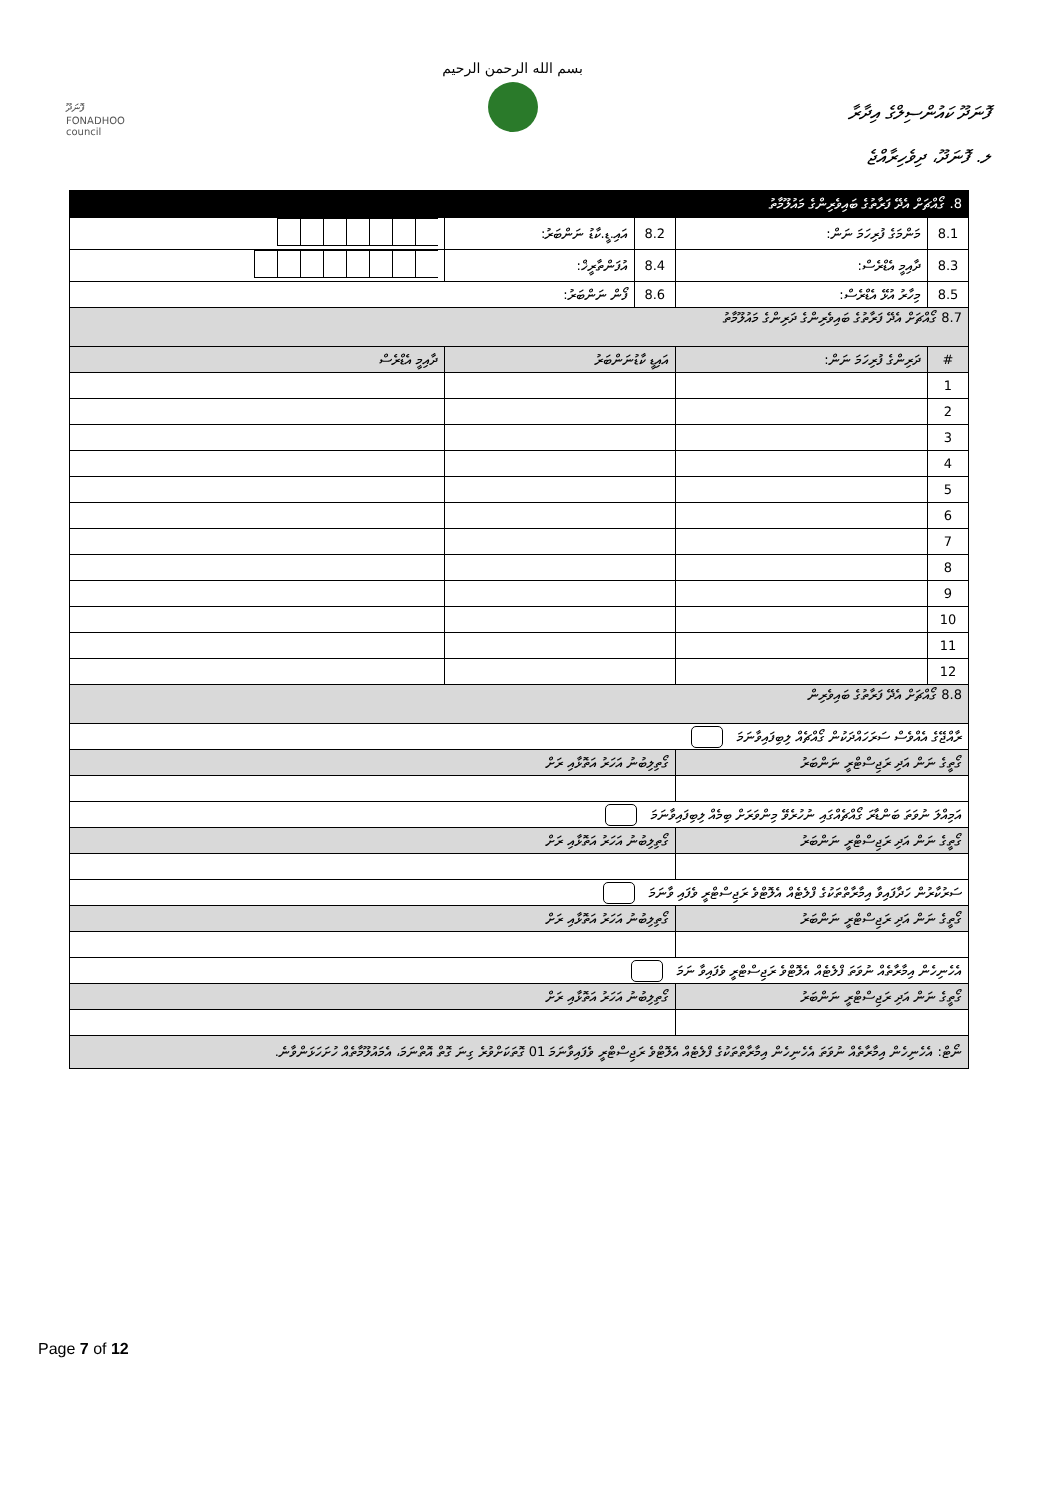ފޮނަދޫ
FONADHOO
council
بسم الله الرحمن الرحيم
ފޮނަދޫ ކައުންސިލްގެ އިދާރާ
ލ. ފޮނަދޫ، ދިވެހިރާއްޖެ
| 8. ގޯއްޗަށް އެދޭ ފަރާތުގެ ބައިވެރިންގެ މައުލޫމާތު | | | | |
| --- | --- | --- | --- | --- |
| 8.1 | މަންމަގެ ފުރިހަމަ ނަން: | 8.2 | އައި.ޑީ.ކާޑު ނަންބަރު: | |
| 8.3 | ދާއިމީ އެޑްރެސް: | 8.4 | އުފަންތާރީޚް: | |
| 8.5 | މިހާރު އުޅޭ އެޑްރެސް: | 8.6 | ފޯން ނަންބަރު: | |
| 8.7 ގޯއްޗަށް އެދޭ ފަރާތުގެ ބައިވެރިންގެ ދަރިންގެ މައުލޫމާތު | | | | |
| # | ދަރިންގެ ފުރިހަމަ ނަން: | އައިޑީ ކާޑުނަންބަރު | | ދާއިމީ އެޑްރެސް |
| 1 | | | | |
| 2 | | | | |
| 3 | | | | |
| 4 | | | | |
| 5 | | | | |
| 6 | | | | |
| 7 | | | | |
| 8 | | | | |
| 9 | | | | |
| 10 | | | | |
| 11 | | | | |
| 12 | | | | |
| 8.8 ގޯއްޗަށް އެދޭ ފަރާތުގެ ބައިވެރިން | | | | |
| ރާއްޖޭގެ އެއްވެސް ސަރަހައްދަކުން ގޯއްޗެއް ލިބިފައިވާނަމަ | | | | |
| ގޯތީގެ ނަން އަދި ރަޖިސްޓްރީ ނަންބަރު | | ގޯތިލިބުނު އަހަރު އަތޮޅާއި ރަށް | | |
| އަމިއްލަ ނުވަތަ ބަންޑާރަ ގޯއްޗެއްގައި ނުހުރެވޭ މިންވަރަށް ބިމެއް ލިބިފައިވާނަމަ | | | | |
| ގޯތީގެ ނަން އަދި ރަޖިސްޓްރީ ނަންބަރު | | ގޯތިލިބުނު އަހަރު އަތޮޅާއި ރަށް | | |
| ސަރުކާރުން ހަދާފައިވާ އިމާރާތްތަކުގެ ފްލެޓެއް އެލޮޓްވެ ރަޖިސްޓްރީ ވެފައި ވާނަމަ | | | | |
| ގޯތީގެ ނަން އަދި ރަޖިސްޓްރީ ނަންބަރު | | ގޯތިލިބުނު އަހަރު އަތޮޅާއި ރަށް | | |
| އެހެނިހެން އިމާރާތެއް ނުވަތަ ފްލެޓެއް އެލޮޓްވެ ރަޖިސްޓްރީ ވެފައިވާ ނަމަ | | | | |
| ގޯތީގެ ނަން އަދި ރަޖިސްޓްރީ ނަންބަރު | | ގޯތިލިބުނު އަހަރު އަތޮޅާއި ރަށް | | |
| ނޯޓް: އެހެނިހެން އިމާރާތެއް ނުވަތަ އެހެނިހެން އިމާރާތްތަކުގެ ފްލެޓެއް އެލޮޓްވެ ރަޖިސްޓްރީ ވެފައިވާނަމަ 01 ގޮތަކަށްވުރެ ގިނަ ގޮތް އޮތްނަމަ، އެމައުލޫމާތެއް ހުށަހަޅަންވާނެ. | | | | |
Page 7 of 12